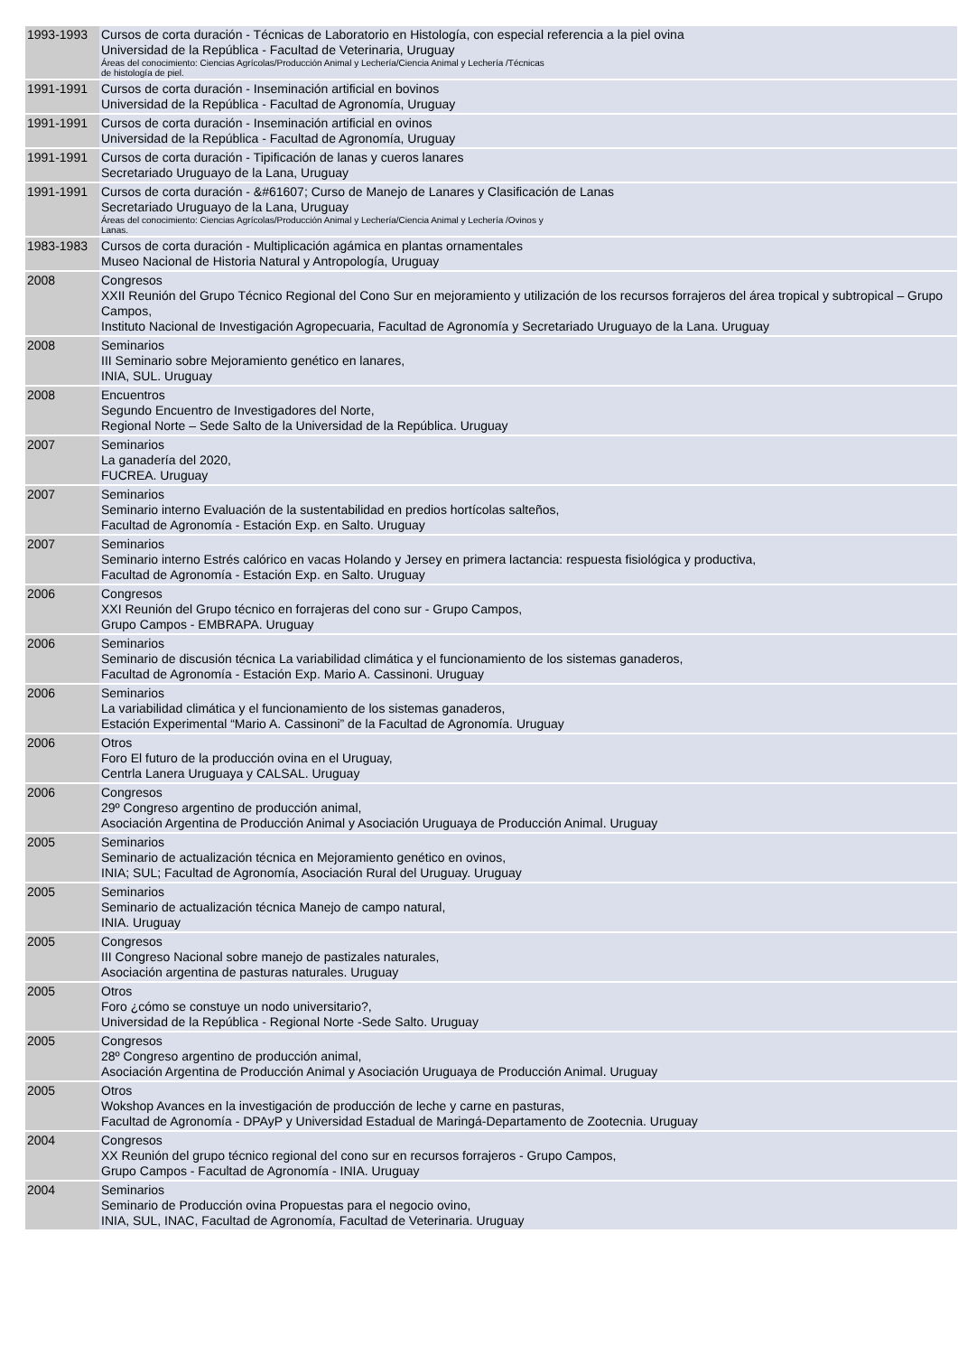| 1993-1993 | Cursos de corta duración - Técnicas de Laboratorio en Histología, con especial referencia a la piel ovina Universidad de la República - Facultad de Veterinaria, Uruguay Áreas del conocimiento: Ciencias Agrícolas/Producción Animal y Lechería/Ciencia Animal y Lechería /Técnicas de histología de piel. |
| 1991-1991 | Cursos de corta duración - Inseminación artificial en bovinos Universidad de la República - Facultad de Agronomía, Uruguay |
| 1991-1991 | Cursos de corta duración - Inseminación artificial en ovinos Universidad de la República - Facultad de Agronomía, Uruguay |
| 1991-1991 | Cursos de corta duración - Tipificación de lanas y cueros lanares Secretariado Uruguayo de la Lana, Uruguay |
| 1991-1991 | Cursos de corta duración - &#61607; Curso de Manejo de Lanares y Clasificación de Lanas Secretariado Uruguayo de la Lana, Uruguay Áreas del conocimiento: Ciencias Agrícolas/Producción Animal y Lechería/Ciencia Animal y Lechería /Ovinos y Lanas. |
| 1983-1983 | Cursos de corta duración - Multiplicación agámica en plantas ornamentales Museo Nacional de Historia Natural y Antropología, Uruguay |
| 2008 | Congresos XXII Reunión del Grupo Técnico Regional del Cono Sur en mejoramiento y utilización de los recursos forrajeros del área tropical y subtropical – Grupo Campos, Instituto Nacional de Investigación Agropecuaria, Facultad de Agronomía y Secretariado Uruguayo de la Lana. Uruguay |
| 2008 | Seminarios III Seminario sobre Mejoramiento genético en lanares, INIA, SUL. Uruguay |
| 2008 | Encuentros Segundo Encuentro de Investigadores del Norte, Regional Norte – Sede Salto de la Universidad de la República. Uruguay |
| 2007 | Seminarios La ganadería del 2020, FUCREA. Uruguay |
| 2007 | Seminarios Seminario interno Evaluación de la sustentabilidad en predios hortícolas salteños, Facultad de Agronomía - Estación Exp. en Salto. Uruguay |
| 2007 | Seminarios Seminario interno Estrés calórico en vacas Holando y Jersey en primera lactancia: respuesta fisiológica y productiva, Facultad de Agronomía - Estación Exp. en Salto. Uruguay |
| 2006 | Congresos XXI Reunión del Grupo técnico en forrajeras del cono sur - Grupo Campos, Grupo Campos - EMBRAPA. Uruguay |
| 2006 | Seminarios Seminario de discusión técnica La variabilidad climática y el funcionamiento de los sistemas ganaderos, Facultad de Agronomía - Estación Exp. Mario A. Cassinoni. Uruguay |
| 2006 | Seminarios La variabilidad climática y el funcionamiento de los sistemas ganaderos, Estación Experimental “Mario A. Cassinoni” de la Facultad de Agronomía. Uruguay |
| 2006 | Otros Foro El futuro de la producción ovina en el Uruguay, Centrla Lanera Uruguaya y CALSAL. Uruguay |
| 2006 | Congresos 29º Congreso argentino de producción animal, Asociación Argentina de Producción Animal y Asociación Uruguaya de Producción Animal. Uruguay |
| 2005 | Seminarios Seminario de actualización técnica en Mejoramiento genético en ovinos, INIA; SUL; Facultad de Agronomía, Asociación Rural del Uruguay. Uruguay |
| 2005 | Seminarios Seminario de actualización técnica Manejo de campo natural, INIA. Uruguay |
| 2005 | Congresos III Congreso Nacional sobre manejo de pastizales naturales, Asociación argentina de pasturas naturales. Uruguay |
| 2005 | Otros Foro ¿cómo se constuye un nodo universitario?, Universidad de la República - Regional Norte -Sede Salto. Uruguay |
| 2005 | Congresos 28º Congreso argentino de producción animal, Asociación Argentina de Producción Animal y Asociación Uruguaya de Producción Animal. Uruguay |
| 2005 | Otros Wokshop Avances en la investigación de producción de leche y carne en pasturas, Facultad de Agronomía - DPAyP y Universidad Estadual de Maringá-Departamento de Zootecnia. Uruguay |
| 2004 | Congresos XX Reunión del grupo técnico regional del cono sur en recursos forrajeros - Grupo Campos, Grupo Campos - Facultad de Agronomía - INIA. Uruguay |
| 2004 | Seminarios Seminario de Producción ovina Propuestas para el negocio ovino, INIA, SUL, INAC, Facultad de Agronomía, Facultad de Veterinaria. Uruguay |